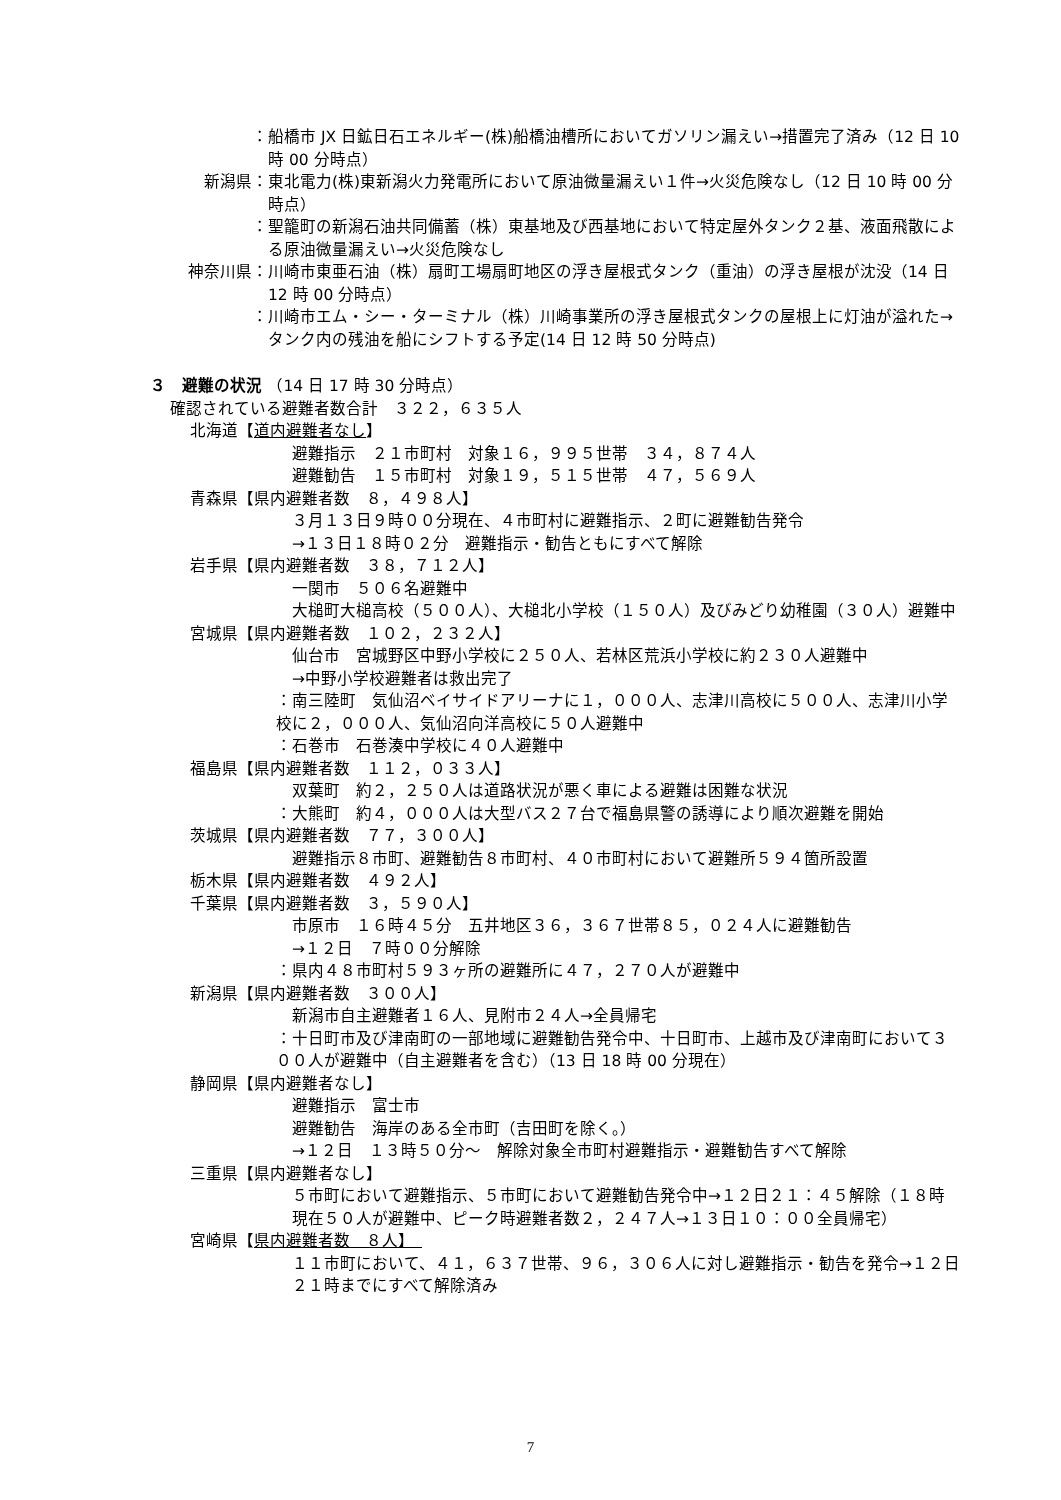： 船橋市 JX 日鉱日石エネルギー(株)船橋油槽所においてガソリン漏えい→措置完了済み（12 日 10 時 00 分時点）
新潟県： 東北電力(株)東新潟火力発電所において原油微量漏えい１件→火災危険なし（12 日 10 時 00 分時点）
： 聖籠町の新潟石油共同備蓄（株）東基地及び西基地において特定屋外タンク２基、液面飛散による原油微量漏えい→火災危険なし
神奈川県： 川崎市東亜石油（株）扇町工場扇町地区の浮き屋根式タンク（重油）の浮き屋根が沈没（14 日 12 時 00 分時点）
： 川崎市エム・シー・ターミナル（株）川崎事業所の浮き屋根式タンクの屋根上に灯油が溢れた→タンク内の残油を船にシフトする予定(14 日 12 時 50 分時点)
３　避難の状況 （14 日 17 時 30 分時点）
確認されている避難者数合計　３２２，６３５人
北海道【道内避難者なし】
避難指示　２１市町村　対象１６，９９５世帯　３４，８７４人
避難勧告　１５市町村　対象１９，５１５世帯　４７，５６９人
青森県【県内避難者数　８，４９８人】
３月１３日９時００分現在、４市町村に避難指示、２町に避難勧告発令
→１３日１８時０２分　避難指示・勧告ともにすべて解除
岩手県【県内避難者数　３８，７１２人】
一関市　５０６名避難中
大槌町大槌高校（５００人）、大槌北小学校（１５０人）及びみどり幼稚園（３０人）避難中
宮城県【県内避難者数　１０２，２３２人】
仙台市　宮城野区中野小学校に２５０人、若林区荒浜小学校に約２３０人避難中
→中野小学校避難者は救出完了
：南三陸町　気仙沼ベイサイドアリーナに１，０００人、志津川高校に５００人、志津川小学校に２，０００人、気仙沼向洋高校に５０人避難中
：石巻市　石巻湊中学校に４０人避難中
福島県【県内避難者数　１１２，０３３人】
双葉町　約２，２５０人は道路状況が悪く車による避難は困難な状況
：大熊町　約４，０００人は大型バス２７台で福島県警の誘導により順次避難を開始
茨城県【県内避難者数　７７，３００人】
避難指示８市町、避難勧告８市町村、４０市町村において避難所５９４箇所設置
栃木県【県内避難者数　４９２人】
千葉県【県内避難者数　３，５９０人】
市原市　１６時４５分　五井地区３６，３６７世帯８５，０２４人に避難勧告
→１２日　７時００分解除
：県内４８市町村５９３ヶ所の避難所に４７，２７０人が避難中
新潟県【県内避難者数　３００人】
新潟市自主避難者１６人、見附市２４人→全員帰宅
：十日町市及び津南町の一部地域に避難勧告発令中、十日町市、上越市及び津南町において３００人が避難中（自主避難者を含む）（13 日 18 時 00 分現在）
静岡県【県内避難者なし】
避難指示　富士市
避難勧告　海岸のある全市町（吉田町を除く。）
→１２日　１３時５０分～　解除対象全市町村避難指示・避難勧告すべて解除
三重県【県内避難者なし】
５市町において避難指示、５市町において避難勧告発令中→１２日２１：４５解除（１８時現在５０人が避難中、ピーク時避難者数２，２４７人→１３日１０：００全員帰宅）
宮崎県【県内避難者数　８人】　
１１市町において、４１，６３７世帯、９６，３０６人に対し避難指示・勧告を発令→１２日２１時までにすべて解除済み
7